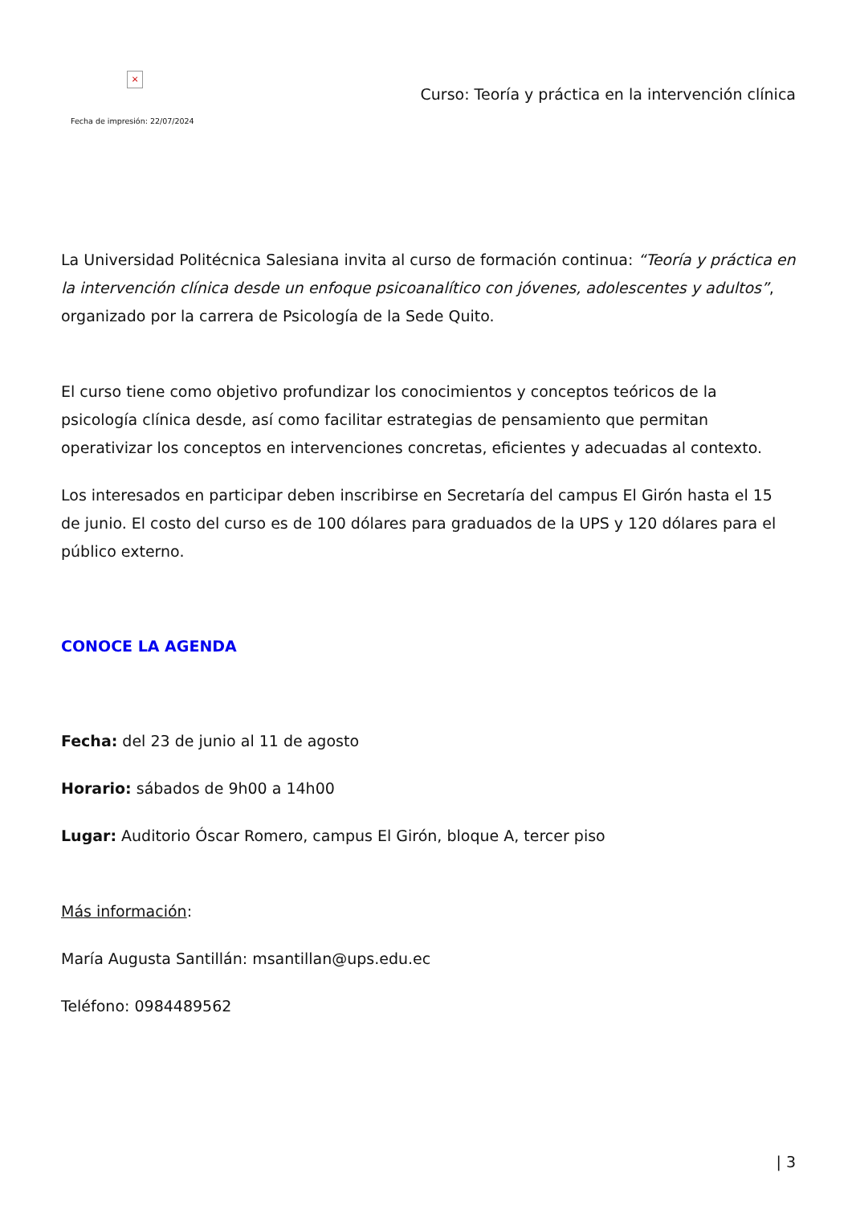×
Fecha de impresión: 22/07/2024
Curso: Teoría y práctica en la intervención clínica
La Universidad Politécnica Salesiana invita al curso de formación continua: “Teoría y práctica en la intervención clínica desde un enfoque psicoanalítico con jóvenes, adolescentes y adultos”, organizado por la carrera de Psicología de la Sede Quito.
El curso tiene como objetivo profundizar los conocimientos y conceptos teóricos de la psicología clínica desde, así como facilitar estrategias de pensamiento que permitan operativizar los conceptos en intervenciones concretas, eficientes y adecuadas al contexto.
Los interesados en participar deben inscribirse en Secretaría del campus El Girón hasta el 15 de junio. El costo del curso es de 100 dólares para graduados de la UPS y 120 dólares para el público externo.
CONOCE LA AGENDA
Fecha: del 23 de junio al 11 de agosto
Horario: sábados de 9h00 a 14h00
Lugar: Auditorio Óscar Romero, campus El Girón, bloque A, tercer piso
Más información:
María Augusta Santillán: msantillan@ups.edu.ec
Teléfono: 0984489562
| 3